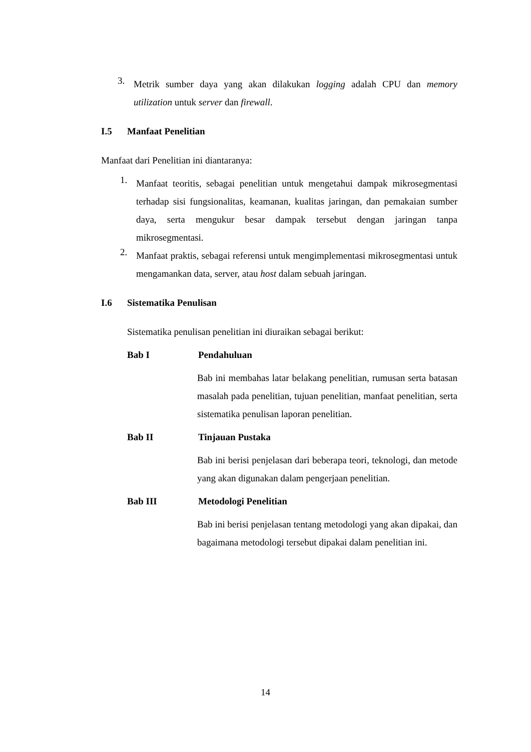3.
Metrik sumber daya yang akan dilakukan logging adalah CPU dan memory utilization untuk server dan firewall.
I.5 Manfaat Penelitian
Manfaat dari Penelitian ini diantaranya:
1.
Manfaat teoritis, sebagai penelitian untuk mengetahui dampak mikrosegmentasi terhadap sisi fungsionalitas, keamanan, kualitas jaringan, dan pemakaian sumber daya, serta mengukur besar dampak tersebut dengan jaringan tanpa mikrosegmentasi.
2.
Manfaat praktis, sebagai referensi untuk mengimplementasi mikrosegmentasi untuk mengamankan data, server, atau host dalam sebuah jaringan.
I.6 Sistematika Penulisan
Sistematika penulisan penelitian ini diuraikan sebagai berikut:
Bab I Pendahuluan
Bab ini membahas latar belakang penelitian, rumusan serta batasan masalah pada penelitian, tujuan penelitian, manfaat penelitian, serta sistematika penulisan laporan penelitian.
Bab II Tinjauan Pustaka
Bab ini berisi penjelasan dari beberapa teori, teknologi, dan metode yang akan digunakan dalam pengerjaan penelitian.
Bab III Metodologi Penelitian
Bab ini berisi penjelasan tentang metodologi yang akan dipakai, dan bagaimana metodologi tersebut dipakai dalam penelitian ini.
14